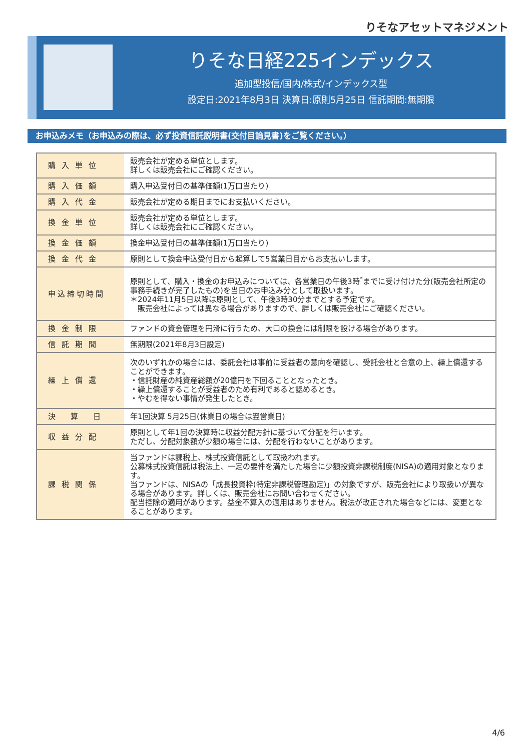りそなアセットマネジメント
りそな日経225インデックス
追加型投信/国内/株式/インデックス型
設定日:2021年8月3日 決算日:原則5月25日 信託期間:無期限
お申込みメモ（お申込みの際は、必ず投資信託説明書(交付目論見書)をご覧ください。）
| 購入単位 | 販売会社が定める単位とします。 詳しくは販売会社にご確認ください。 |
| 購入価額 | 購入申込受付日の基準価額(1万口当たり) |
| 購入代金 | 販売会社が定める期日までにお支払いください。 |
| 換金単位 | 販売会社が定める単位とします。 詳しくは販売会社にご確認ください。 |
| 換金価額 | 換金申込受付日の基準価額(1万口当たり) |
| 換金代金 | 原則として換金申込受付日から起算して5営業日目からお支払いします。 |
| 申込締切時間 | 原則として、購入・換金のお申込みについては、各営業日の午後3時<sup>*</sup>までに受け付けた分(販売会社所定の事務手続きが完了したもの)を当日のお申込み分として取扱います。 ＊2024年11月5日以降は原則として、午後3時30分までとする予定です。 販売会社によっては異なる場合がありますので、詳しくは販売会社にご確認ください。 |
| 換金制限 | ファンドの資金管理を円滑に行うため、大口の換金には制限を設ける場合があります。 |
| 信託期間 | 無期限(2021年8月3日設定) |
| 繰上償還 | 次のいずれかの場合には、委託会社は事前に受益者の意向を確認し、受託会社と合意の上、繰上償還することができます。 ・信託財産の純資産総額が20億円を下回ることとなったとき。 ・繰上償還することが受益者のため有利であると認めるとき。 ・やむを得ない事情が発生したとき。 |
| 決算日 | 年1回決算 5月25日(休業日の場合は翌営業日) |
| 収益分配 | 原則として年1回の決算時に収益分配方針に基づいて分配を行います。 ただし、分配対象額が少額の場合には、分配を行わないことがあります。 |
| 課税関係 | 当ファンドは課税上、株式投資信託として取扱われます。 公募株式投資信託は税法上、一定の要件を満たした場合に少額投資非課税制度(NISA)の適用対象となります。 当ファンドは、NISAの「成長投資枠(特定非課税管理勘定)」の対象ですが、販売会社により取扱いが異なる場合があります。詳しくは、販売会社にお問い合わせください。 配当控除の適用があります。益金不算入の適用はありません。税法が改正された場合などには、変更となることがあります。 |
4/6